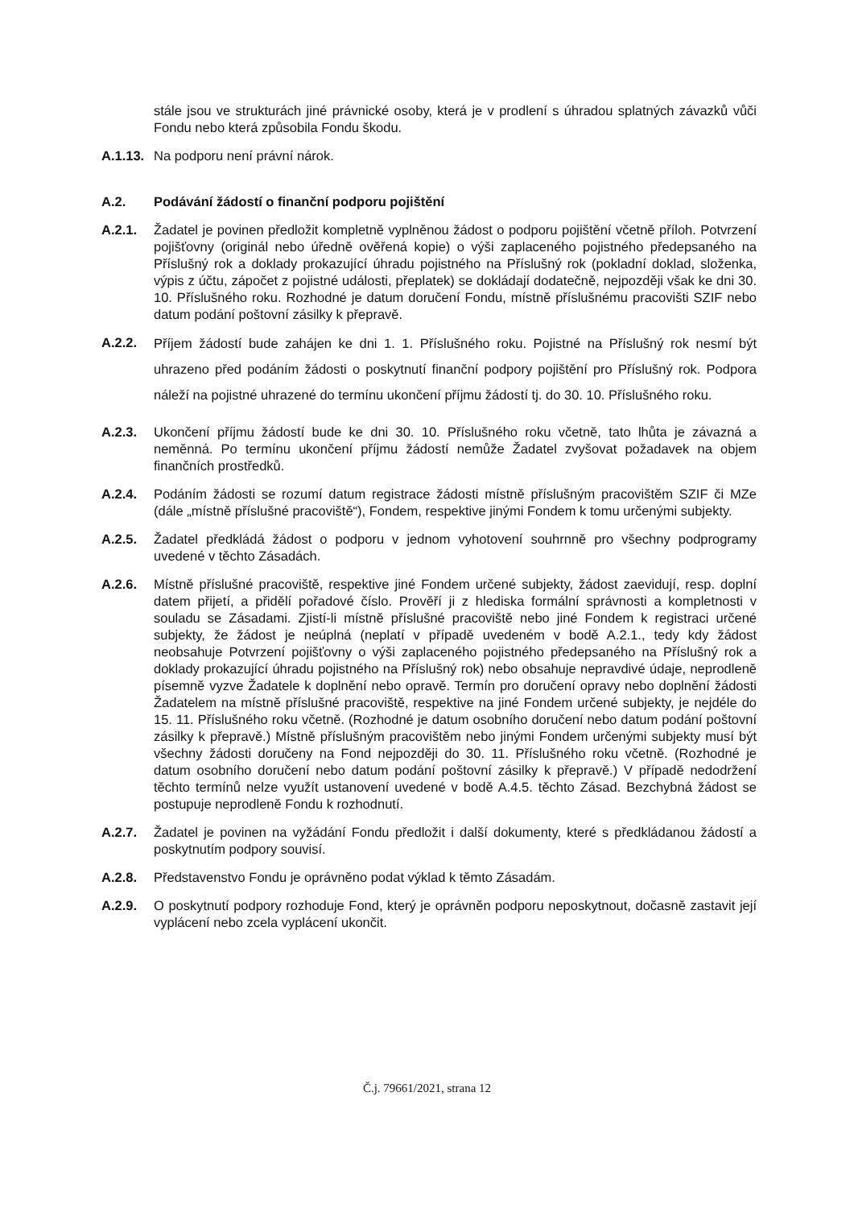stále jsou ve strukturách jiné právnické osoby, která je v prodlení s úhradou splatných závazků vůči Fondu nebo která způsobila Fondu škodu.
A.1.13.
Na podporu není právní nárok.
A.2. Podávání žádostí o finanční podporu pojištění
A.2.1. Žadatel je povinen předložit kompletně vyplněnou žádost o podporu pojištění včetně příloh. Potvrzení pojišťovny (originál nebo úředně ověřená kopie) o výši zaplaceného pojistného předepsaného na Příslušný rok a doklady prokazující úhradu pojistného na Příslušný rok (pokladní doklad, složenka, výpis z účtu, zápočet z pojistné události, přeplatek) se dokládají dodatečně, nejpozději však ke dni 30. 10. Příslušného roku. Rozhodné je datum doručení Fondu, místně příslušnému pracovišti SZIF nebo datum podání poštovní zásilky k přepravě.
A.2.2.
Příjem žádostí bude zahájen ke dni 1. 1. Příslušného roku. Pojistné na Příslušný rok nesmí být uhrazeno před podáním žádosti o poskytnutí finanční podpory pojištění pro Příslušný rok. Podpora náleží na pojistné uhrazené do termínu ukončení příjmu žádostí tj. do 30. 10. Příslušného roku.
A.2.3. Ukončení příjmu žádostí bude ke dni 30. 10. Příslušného roku včetně, tato lhůta je závazná a neměnná. Po termínu ukončení příjmu žádostí nemůže Žadatel zvyšovat požadavek na objem finančních prostředků.
A.2.4. Podáním žádosti se rozumí datum registrace žádosti místně příslušným pracovištěm SZIF či MZe (dále „místně příslušné pracoviště“), Fondem, respektive jinými Fondem k tomu určenými subjekty.
A.2.5. Žadatel předkládá žádost o podporu v jednom vyhotovení souhrnně pro všechny podprogramy uvedené v těchto Zásadách.
A.2.6. Místně příslušné pracoviště, respektive jiné Fondem určené subjekty, žádost zaevidují, resp. doplní datem přijetí, a přidělí pořadové číslo. Prověří ji z hlediska formální správnosti a kompletnosti v souladu se Zásadami. Zjistí-li místně příslušné pracoviště nebo jiné Fondem k registraci určené subjekty, že žádost je neúplná (neplatí v případě uvedeném v bodě A.2.1., tedy kdy žádost neobsahuje Potvrzení pojišťovny o výši zaplaceného pojistného předepsaného na Příslušný rok a doklady prokazující úhradu pojistného na Příslušný rok) nebo obsahuje nepravdivé údaje, neprodleně písemně vyzve Žadatele k doplnění nebo opravě. Termín pro doručení opravy nebo doplnění žádosti Žadatelem na místně příslušné pracoviště, respektive na jiné Fondem určené subjekty, je nejdéle do 15. 11. Příslušného roku včetně. (Rozhodné je datum osobního doručení nebo datum podání poštovní zásilky k přepravě.) Místně příslušným pracovištěm nebo jinými Fondem určenými subjekty musí být všechny žádosti doručeny na Fond nejpozději do 30. 11. Příslušného roku včetně. (Rozhodné je datum osobního doručení nebo datum podání poštovní zásilky k přepravě.) V případě nedodržení těchto termínů nelze využít ustanovení uvedené v bodě A.4.5. těchto Zásad. Bezchybná žádost se postupuje neprodleně Fondu k rozhodnutí.
A.2.7. Žadatel je povinen na vyžádání Fondu předložit i další dokumenty, které s předkládanou žádostí a poskytnutím podpory souvisí.
A.2.8. Představenstvo Fondu je oprávněno podat výklad k těmto Zásadám.
A.2.9. O poskytnutí podpory rozhoduje Fond, který je oprávněn podporu neposkytnout, dočasně zastavit její vyplácení nebo zcela vyplácení ukončit.
Č.j. 79661/2021, strana 12